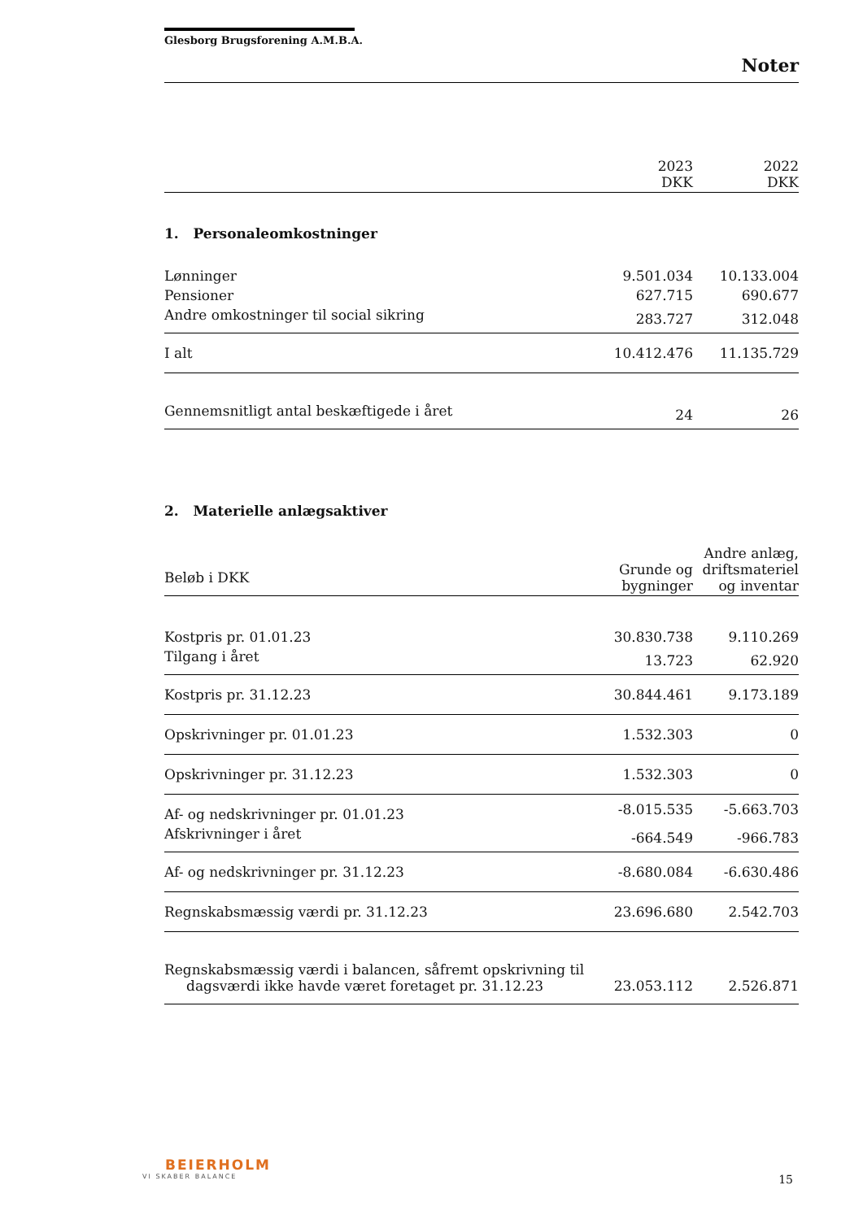Glesborg Brugsforening A.M.B.A.
Noter
| | 2023 DKK | 2022 DKK |
1. Personaleomkostninger
| Lønninger | 9.501.034 | 10.133.004 |
| Pensioner | 627.715 | 690.677 |
| Andre omkostninger til social sikring | 283.727 | 312.048 |
| I alt | 10.412.476 | 11.135.729 |
| Gennemsnitligt antal beskæftigede i året | 24 | 26 |
2. Materielle anlægsaktiver
| Beløb i DKK | Grunde og bygninger | Andre anlæg, driftsmateriel og inventar |
| Kostpris pr. 01.01.23 | 30.830.738 | 9.110.269 |
| Tilgang i året | 13.723 | 62.920 |
| Kostpris pr. 31.12.23 | 30.844.461 | 9.173.189 |
| Opskrivninger pr. 01.01.23 | 1.532.303 | 0 |
| Opskrivninger pr. 31.12.23 | 1.532.303 | 0 |
| Af- og nedskrivninger pr. 01.01.23 | -8.015.535 | -5.663.703 |
| Afskrivninger i året | -664.549 | -966.783 |
| Af- og nedskrivninger pr. 31.12.23 | -8.680.084 | -6.630.486 |
| Regnskabsmæssig værdi pr. 31.12.23 | 23.696.680 | 2.542.703 |
| Regnskabsmæssig værdi i balancen, såfremt opskrivning til dagsværdi ikke havde været foretaget pr. 31.12.23 | 23.053.112 | 2.526.871 |
BEIERHOLM
VI SKABER BALANCE
15